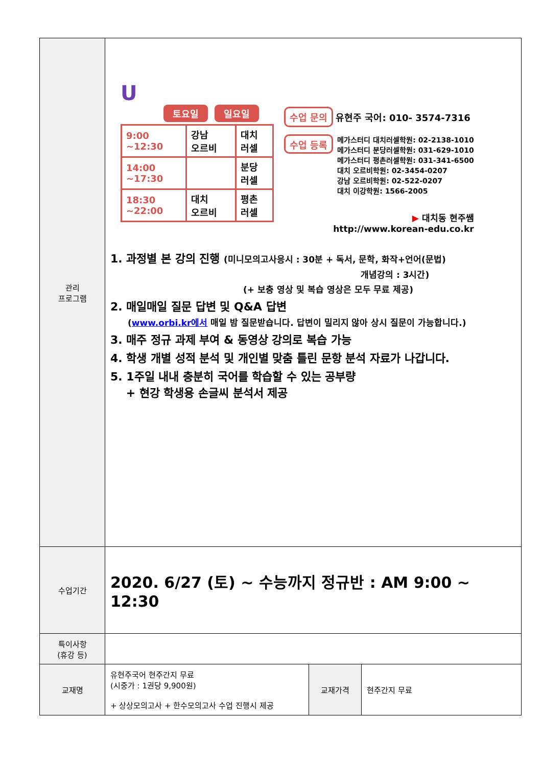| 관리 프로그램 | U 토요일 일요일 / 9:00 ~12:30 / 강남 오르비 / 대치 러셀 / / 14:00 ~17:30 / / 분당 러셀 / / 18:30 ~22:00 / 대치 오르비 / 평촌 러셀 / 수업 문의 유현주 국어: 010- 3574-7316 수업 등록 메가스터디 대치러셀학원: 02-2138-1010 메가스터디 분당러셀학원: 031-629-1010 메가스터디 평촌러셀학원: 031-341-6500 대치 오르비학원: 02-3454-0207 강남 오르비학원: 02-522-0207 대치 이강학원: 1566-2005 ▶ 대치동 현주쌤 http://www.korean-edu.co.kr 1. 과정별 본 강의 진행 (미니모의고사응시 : 30분 + 독서, 문학, 화작+언어(문법) 개념강의 : 3시간) (+ 보충 영상 및 복습 영상은 모두 무료 제공) 2. 매일매일 질문 답변 및 Q&A 답변 ( www.orbi.kr에서 매일 밤 질문받습니다. 답변이 밀리지 않아 상시 질문이 가능합니다.) 3. 매주 정규 과제 부여 & 동영상 강의로 복습 가능 4. 학생 개별 성적 분석 및 개인별 맞춤 틀린 문항 분석 자료가 나갑니다. 5. 1주일 내내 충분히 국어를 학습할 수 있는 공부량 + 현강 학생용 손글씨 분석서 제공 | | |
| 수업기간 | 2020. 6/27 (토) ~ 수능까지 정규반 : AM 9:00 ~ 12:30 | | |
| 특이사항 (휴강 등) | | | |
| 교재명 | 유현주국어 현주간지 무료 (시중가 : 1권당 9,900원) + 상상모의고사 + 한수모의고사 수업 진행시 제공 | 교재가격 | 현주간지 무료 |